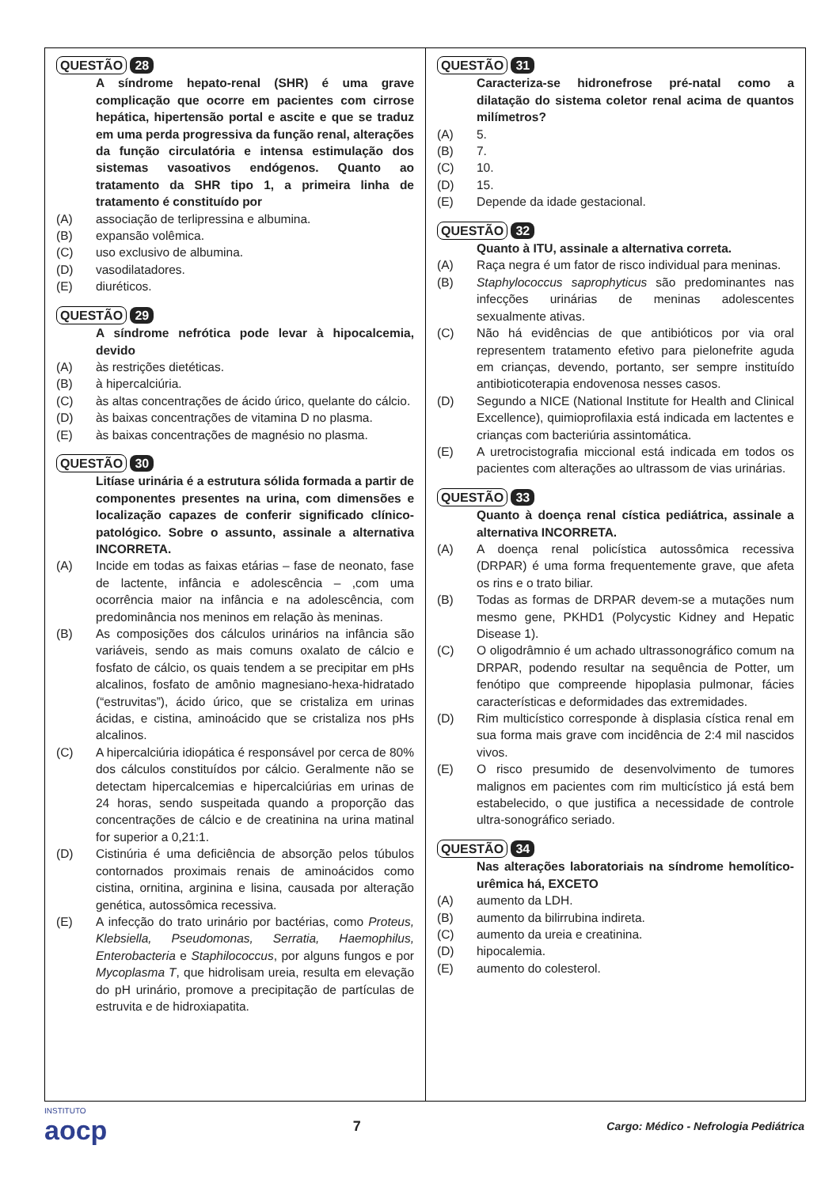QUESTÃO 28
A síndrome hepato-renal (SHR) é uma grave complicação que ocorre em pacientes com cirrose hepática, hipertensão portal e ascite e que se traduz em uma perda progressiva da função renal, alterações da função circulatória e intensa estimulação dos sistemas vasoativos endógenos. Quanto ao tratamento da SHR tipo 1, a primeira linha de tratamento é constituído por
(A) associação de terlipressina e albumina.
(B) expansão volêmica.
(C) uso exclusivo de albumina.
(D) vasodilatadores.
(E) diuréticos.
QUESTÃO 29
A síndrome nefrótica pode levar à hipocalcemia, devido
(A) às restrições dietéticas.
(B) à hipercalciúria.
(C) às altas concentrações de ácido úrico, quelante do cálcio.
(D) às baixas concentrações de vitamina D no plasma.
(E) às baixas concentrações de magnésio no plasma.
QUESTÃO 30
Litíase urinária é a estrutura sólida formada a partir de componentes presentes na urina, com dimensões e localização capazes de conferir significado clínico-patológico. Sobre o assunto, assinale a alternativa INCORRETA.
(A) Incide em todas as faixas etárias – fase de neonato, fase de lactente, infância e adolescência – ,com uma ocorrência maior na infância e na adolescência, com predominância nos meninos em relação às meninas.
(B) As composições dos cálculos urinários na infância são variáveis, sendo as mais comuns oxalato de cálcio e fosfato de cálcio, os quais tendem a se precipitar em pHs alcalinos, fosfato de amônio magnesiano-hexa-hidratado (“estruvitas”), ácido úrico, que se cristaliza em urinas ácidas, e cistina, aminoácido que se cristaliza nos pHs alcalinos.
(C) A hipercalciúria idiopática é responsável por cerca de 80% dos cálculos constituídos por cálcio. Geralmente não se detectam hipercalcemias e hipercalciúrias em urinas de 24 horas, sendo suspeitada quando a proporção das concentrações de cálcio e de creatinina na urina matinal for superior a 0,21:1.
(D) Cistinúria é uma deficiência de absorção pelos túbulos contornados proximais renais de aminoácidos como cistina, ornitina, arginina e lisina, causada por alteração genética, autossômica recessiva.
(E) A infecção do trato urinário por bactérias, como Proteus, Klebsiella, Pseudomonas, Serratia, Haemophilus, Enterobacteria e Staphilococcus, por alguns fungos e por Mycoplasma T, que hidrolisam ureia, resulta em elevação do pH urinário, promove a precipitação de partículas de estruvita e de hidroxiapatita.
QUESTÃO 31
Caracteriza-se hidronefrose pré-natal como a dilatação do sistema coletor renal acima de quantos milímetros?
(A) 5.
(B) 7.
(C) 10.
(D) 15.
(E) Depende da idade gestacional.
QUESTÃO 32
Quanto à ITU, assinale a alternativa correta.
(A) Raça negra é um fator de risco individual para meninas.
(B) Staphylococcus saprophyticus são predominantes nas infecções urinárias de meninas adolescentes sexualmente ativas.
(C) Não há evidências de que antibióticos por via oral representem tratamento efetivo para pielonefrite aguda em crianças, devendo, portanto, ser sempre instituído antibioticoterapia endovenosa nesses casos.
(D) Segundo a NICE (National Institute for Health and Clinical Excellence), quimioprofilaxia está indicada em lactentes e crianças com bacteriúria assintomática.
(E) A uretrocistografia miccional está indicada em todos os pacientes com alterações ao ultrassom de vias urinárias.
QUESTÃO 33
Quanto à doença renal cística pediátrica, assinale a alternativa INCORRETA.
(A) A doença renal policística autossômica recessiva (DRPAR) é uma forma frequentemente grave, que afeta os rins e o trato biliar.
(B) Todas as formas de DRPAR devem-se a mutações num mesmo gene, PKHD1 (Polycystic Kidney and Hepatic Disease 1).
(C) O oligodrâmnio é um achado ultrassonográfico comum na DRPAR, podendo resultar na sequência de Potter, um fenótipo que compreende hipoplasia pulmonar, fácies características e deformidades das extremidades.
(D) Rim multicístico corresponde à displasia cística renal em sua forma mais grave com incidência de 2:4 mil nascidos vivos.
(E) O risco presumido de desenvolvimento de tumores malignos em pacientes com rim multicístico já está bem estabelecido, o que justifica a necessidade de controle ultra-sonográfico seriado.
QUESTÃO 34
Nas alterações laboratoriais na síndrome hemolítico-urêmica há, EXCETO
(A) aumento da LDH.
(B) aumento da bilirrubina indireta.
(C) aumento da ureia e creatinina.
(D) hipocalemia.
(E) aumento do colesterol.
INSTITUTO
aocp
7
Cargo: Médico - Nefrologia Pediátrica